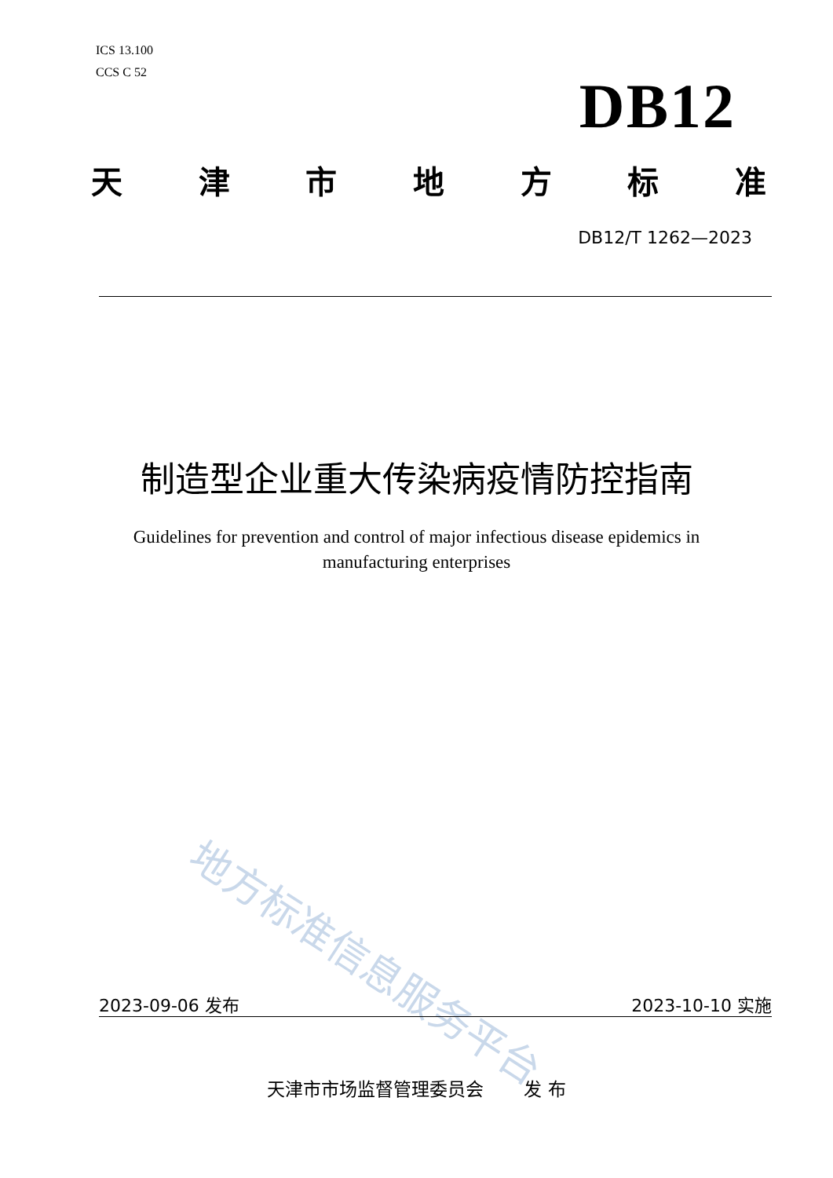ICS 13.100
CCS C 52
DB12
天津市地方标准
DB12/T 1262—2023
制造型企业重大传染病疫情防控指南
Guidelines for prevention and control of major infectious disease epidemics in manufacturing enterprises
地方标准信息服务平台
2023-09-06 发布 2023-10-10 实施
天津市市场监督管理委员会 发 布